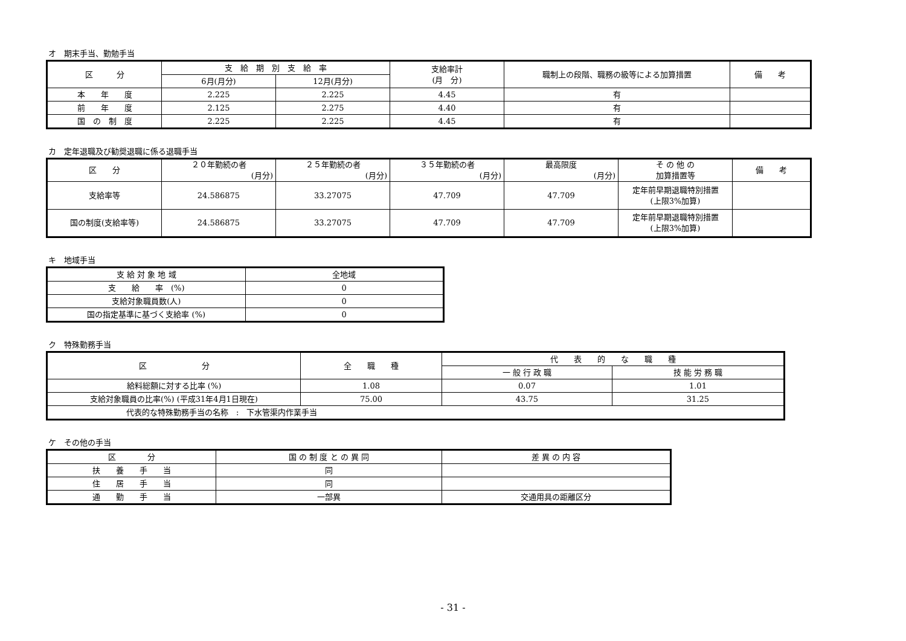オ　期末手当、勤勉手当
| 区 分 | 支 給 期 別 支 給 率 | | 支給率計 (月 分) | 職制上の段階、職務の級等による加算措置 | 備 考 |
| --- | --- | --- | --- | --- | --- |
| | 6月(月分) | 12月(月分) | | | |
| 本 年 度 | 2.225 | 2.225 | 4.45 | 有 | |
| 前 年 度 | 2.125 | 2.275 | 4.40 | 有 | |
| 国 の 制 度 | 2.225 | 2.225 | 4.45 | 有 | |
カ　定年退職及び勧奨退職に係る退職手当
| 区 分 | ２０年勤続の者 (月分) | ２５年勤続の者 (月分) | ３５年勤続の者 (月分) | 最高限度 (月分) | そ の 他 の 加算措置等 | 備 考 |
| --- | --- | --- | --- | --- | --- | --- |
| 支給率等 | 24.586875 | 33.27075 | 47.709 | 47.709 | 定年前早期退職特別措置 (上限3%加算) | |
| 国の制度(支給率等) | 24.586875 | 33.27075 | 47.709 | 47.709 | 定年前早期退職特別措置 (上限3%加算) | |
キ　地域手当
| 支 給 対 象 地 域 | 全地域 |
| 支 給 率 (%) | 0 |
| 支給対象職員数(人) | 0 |
| 国の指定基準に基づく支給率 (%) | 0 |
ク　特殊勤務手当
| 区 分 | 全 職 種 | 代 表 的 な 職 種 | |
| --- | --- | --- | --- |
| | | 一 般 行 政 職 | 技 能 労 務 職 |
| 給料総額に対する比率 (%) | 1.08 | 0.07 | 1.01 |
| 支給対象職員の比率(%) (平成31年4月1日現在) | 75.00 | 43.75 | 31.25 |
| 代表的な特殊勤務手当の名称 : 下水管渠内作業手当 | | | |
ケ　その他の手当
| 区 分 | 国 の 制 度 と の 異 同 | 差 異 の 内 容 |
| --- | --- | --- |
| 扶 養 手 当 | 同 | |
| 住 居 手 当 | 同 | |
| 通 勤 手 当 | 一部異 | 交通用具の距離区分 |
- 31 -